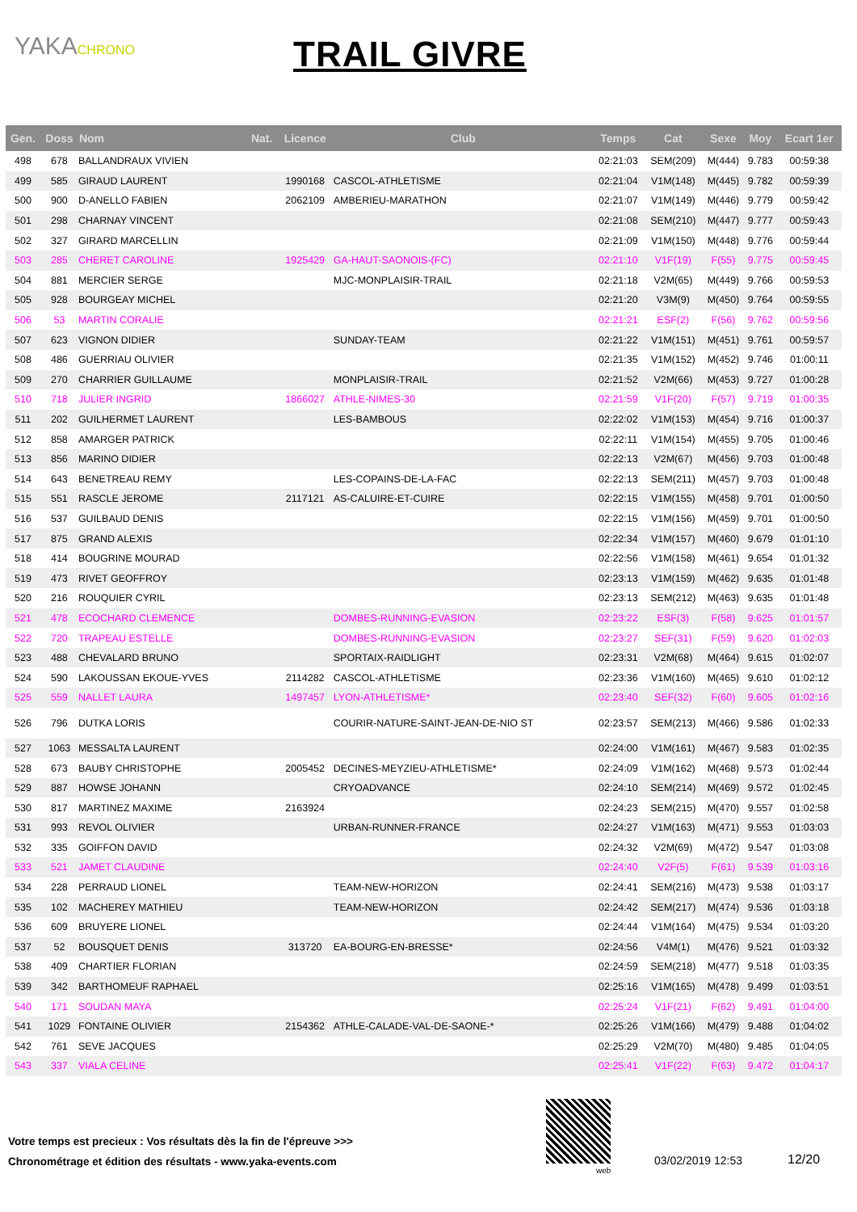YAKACHRONO
TRAIL GIVRE
| Gen. | Doss | Nom | Nat. | Licence | Club | Temps | Cat | Sexe | Moy | Ecart 1er |
| --- | --- | --- | --- | --- | --- | --- | --- | --- | --- | --- |
| 498 | 678 | BALLANDRAUX VIVIEN | | | | 02:21:03 | SEM(209) | M(444) | 9.783 | 00:59:38 |
| 499 | 585 | GIRAUD LAURENT | | 1990168 | CASCOL-ATHLETISME | 02:21:04 | V1M(148) | M(445) | 9.782 | 00:59:39 |
| 500 | 900 | D-ANELLO FABIEN | | 2062109 | AMBERIEU-MARATHON | 02:21:07 | V1M(149) | M(446) | 9.779 | 00:59:42 |
| 501 | 298 | CHARNAY VINCENT | | | | 02:21:08 | SEM(210) | M(447) | 9.777 | 00:59:43 |
| 502 | 327 | GIRARD MARCELLIN | | | | 02:21:09 | V1M(150) | M(448) | 9.776 | 00:59:44 |
| 503 | 285 | CHERET CAROLINE | | 1925429 | GA-HAUT-SAONOIS-(FC) | 02:21:10 | V1F(19) | F(55) | 9.775 | 00:59:45 |
| 504 | 881 | MERCIER SERGE | | | MJC-MONPLAISIR-TRAIL | 02:21:18 | V2M(65) | M(449) | 9.766 | 00:59:53 |
| 505 | 928 | BOURGEAY MICHEL | | | | 02:21:20 | V3M(9) | M(450) | 9.764 | 00:59:55 |
| 506 | 53 | MARTIN CORALIE | | | | 02:21:21 | ESF(2) | F(56) | 9.762 | 00:59:56 |
| 507 | 623 | VIGNON DIDIER | | | SUNDAY-TEAM | 02:21:22 | V1M(151) | M(451) | 9.761 | 00:59:57 |
| 508 | 486 | GUERRIAU OLIVIER | | | | 02:21:35 | V1M(152) | M(452) | 9.746 | 01:00:11 |
| 509 | 270 | CHARRIER GUILLAUME | | | MONPLAISIR-TRAIL | 02:21:52 | V2M(66) | M(453) | 9.727 | 01:00:28 |
| 510 | 718 | JULIER INGRID | | 1866027 | ATHLE-NIMES-30 | 02:21:59 | V1F(20) | F(57) | 9.719 | 01:00:35 |
| 511 | 202 | GUILHERMET LAURENT | | | LES-BAMBOUS | 02:22:02 | V1M(153) | M(454) | 9.716 | 01:00:37 |
| 512 | 858 | AMARGER PATRICK | | | | 02:22:11 | V1M(154) | M(455) | 9.705 | 01:00:46 |
| 513 | 856 | MARINO DIDIER | | | | 02:22:13 | V2M(67) | M(456) | 9.703 | 01:00:48 |
| 514 | 643 | BENETREAU REMY | | | LES-COPAINS-DE-LA-FAC | 02:22:13 | SEM(211) | M(457) | 9.703 | 01:00:48 |
| 515 | 551 | RASCLE JEROME | | 2117121 | AS-CALUIRE-ET-CUIRE | 02:22:15 | V1M(155) | M(458) | 9.701 | 01:00:50 |
| 516 | 537 | GUILBAUD DENIS | | | | 02:22:15 | V1M(156) | M(459) | 9.701 | 01:00:50 |
| 517 | 875 | GRAND ALEXIS | | | | 02:22:34 | V1M(157) | M(460) | 9.679 | 01:01:10 |
| 518 | 414 | BOUGRINE MOURAD | | | | 02:22:56 | V1M(158) | M(461) | 9.654 | 01:01:32 |
| 519 | 473 | RIVET GEOFFROY | | | | 02:23:13 | V1M(159) | M(462) | 9.635 | 01:01:48 |
| 520 | 216 | ROUQUIER CYRIL | | | | 02:23:13 | SEM(212) | M(463) | 9.635 | 01:01:48 |
| 521 | 478 | ECOCHARD CLEMENCE | | | DOMBES-RUNNING-EVASION | 02:23:22 | ESF(3) | F(58) | 9.625 | 01:01:57 |
| 522 | 720 | TRAPEAU ESTELLE | | | DOMBES-RUNNING-EVASION | 02:23:27 | SEF(31) | F(59) | 9.620 | 01:02:03 |
| 523 | 488 | CHEVALARD BRUNO | | | SPORTAIX-RAIDLIGHT | 02:23:31 | V2M(68) | M(464) | 9.615 | 01:02:07 |
| 524 | 590 | LAKOUSSAN EKOUE-YVES | | 2114282 | CASCOL-ATHLETISME | 02:23:36 | V1M(160) | M(465) | 9.610 | 01:02:12 |
| 525 | 559 | NALLET LAURA | | 1497457 | LYON-ATHLETISME* | 02:23:40 | SEF(32) | F(60) | 9.605 | 01:02:16 |
| 526 | 796 | DUTKA LORIS | | | COURIR-NATURE-SAINT-JEAN-DE-NIO ST | 02:23:57 | SEM(213) | M(466) | 9.586 | 01:02:33 |
| 527 | 1063 | MESSALTA LAURENT | | | | 02:24:00 | V1M(161) | M(467) | 9.583 | 01:02:35 |
| 528 | 673 | BAUBY CHRISTOPHE | | 2005452 | DECINES-MEYZIEU-ATHLETISME* | 02:24:09 | V1M(162) | M(468) | 9.573 | 01:02:44 |
| 529 | 887 | HOWSE JOHANN | | | CRYOADVANCE | 02:24:10 | SEM(214) | M(469) | 9.572 | 01:02:45 |
| 530 | 817 | MARTINEZ MAXIME | | 2163924 | | 02:24:23 | SEM(215) | M(470) | 9.557 | 01:02:58 |
| 531 | 993 | REVOL OLIVIER | | | URBAN-RUNNER-FRANCE | 02:24:27 | V1M(163) | M(471) | 9.553 | 01:03:03 |
| 532 | 335 | GOIFFON DAVID | | | | 02:24:32 | V2M(69) | M(472) | 9.547 | 01:03:08 |
| 533 | 521 | JAMET CLAUDINE | | | | 02:24:40 | V2F(5) | F(61) | 9.539 | 01:03:16 |
| 534 | 228 | PERRAUD LIONEL | | | TEAM-NEW-HORIZON | 02:24:41 | SEM(216) | M(473) | 9.538 | 01:03:17 |
| 535 | 102 | MACHEREY MATHIEU | | | TEAM-NEW-HORIZON | 02:24:42 | SEM(217) | M(474) | 9.536 | 01:03:18 |
| 536 | 609 | BRUYERE LIONEL | | | | 02:24:44 | V1M(164) | M(475) | 9.534 | 01:03:20 |
| 537 | 52 | BOUSQUET DENIS | | 313720 | EA-BOURG-EN-BRESSE* | 02:24:56 | V4M(1) | M(476) | 9.521 | 01:03:32 |
| 538 | 409 | CHARTIER FLORIAN | | | | 02:24:59 | SEM(218) | M(477) | 9.518 | 01:03:35 |
| 539 | 342 | BARTHOMEUF RAPHAEL | | | | 02:25:16 | V1M(165) | M(478) | 9.499 | 01:03:51 |
| 540 | 171 | SOUDAN MAYA | | | | 02:25:24 | V1F(21) | F(62) | 9.491 | 01:04:00 |
| 541 | 1029 | FONTAINE OLIVIER | | 2154362 | ATHLE-CALADE-VAL-DE-SAONE-* | 02:25:26 | V1M(166) | M(479) | 9.488 | 01:04:02 |
| 542 | 761 | SEVE JACQUES | | | | 02:25:29 | V2M(70) | M(480) | 9.485 | 01:04:05 |
| 543 | 337 | VIALA CELINE | | | | 02:25:41 | V1F(22) | F(63) | 9.472 | 01:04:17 |
Votre temps est precieux : Vos résultats dès la fin de l'épreuve >>>
Chronométrage et édition des résultats - www.yaka-events.com
web
03/02/2019 12:53 12/20